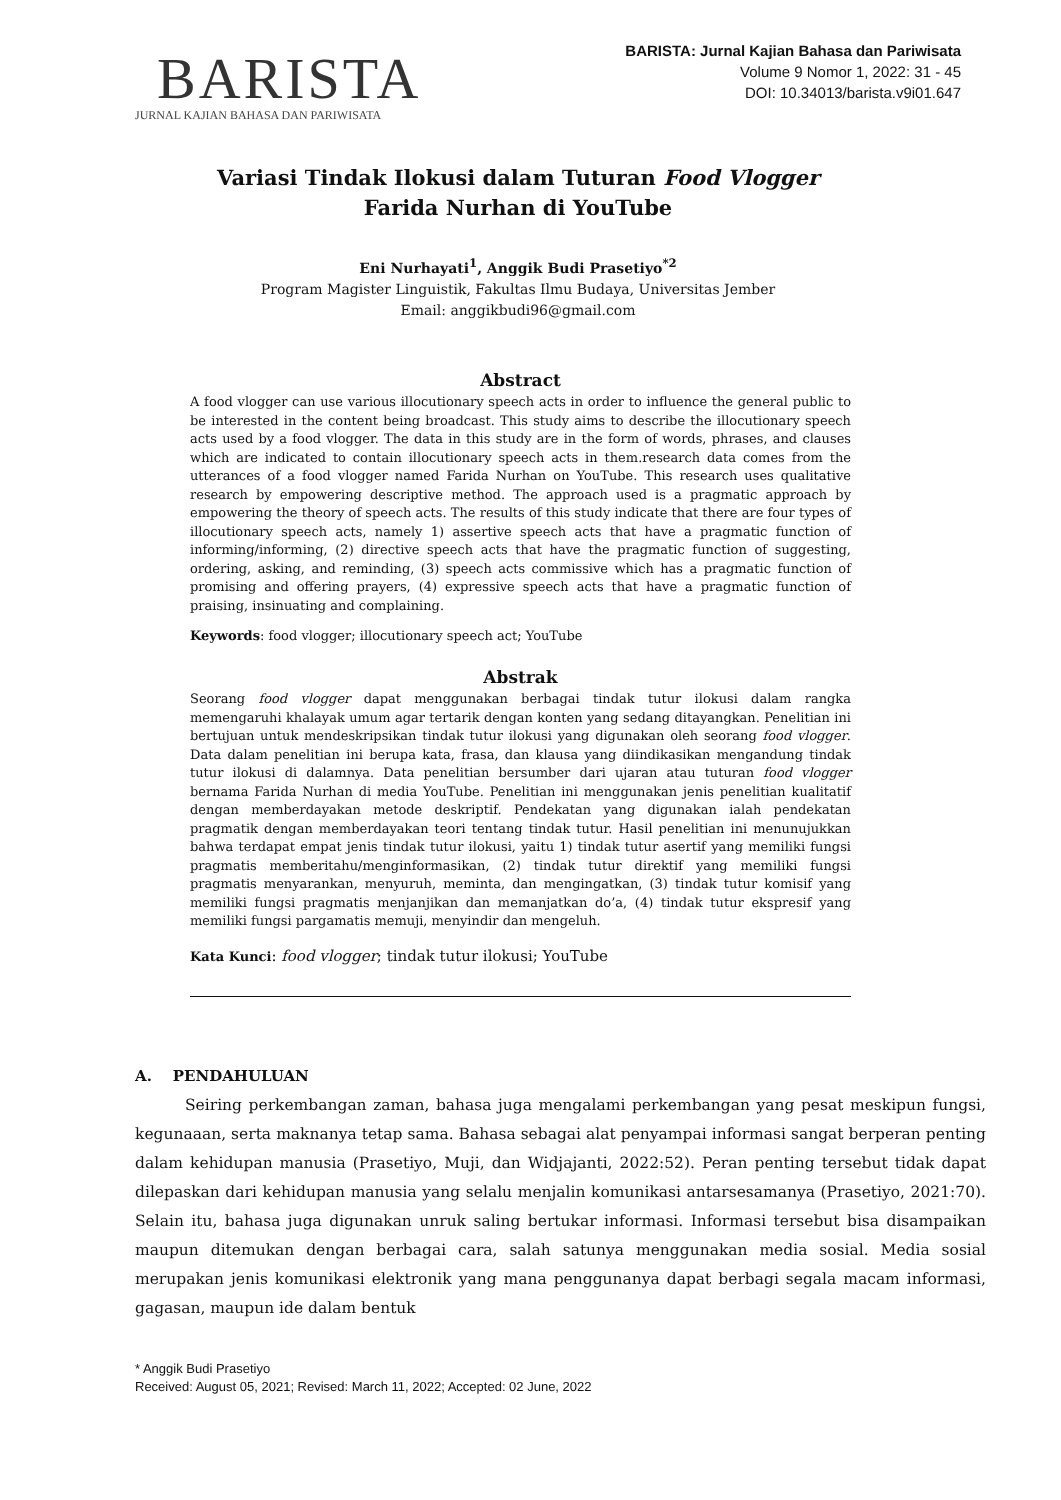BARISTA
JURNAL KAJIAN BAHASA DAN PARIWISATA
BARISTA: Jurnal Kajian Bahasa dan Pariwisata
Volume 9 Nomor 1, 2022: 31 - 45
DOI: 10.34013/barista.v9i01.647
Variasi Tindak Ilokusi dalam Tuturan Food Vlogger
Farida Nurhan di YouTube
Eni Nurhayati<sup>1</sup>, Anggik Budi Prasetiyo<sup>*2</sup>
Program Magister Linguistik, Fakultas Ilmu Budaya, Universitas Jember
Email: anggikbudi96@gmail.com
Abstract
A food vlogger can use various illocutionary speech acts in order to influence the general public to be interested in the content being broadcast. This study aims to describe the illocutionary speech acts used by a food vlogger. The data in this study are in the form of words, phrases, and clauses which are indicated to contain illocutionary speech acts in them.research data comes from the utterances of a food vlogger named Farida Nurhan on YouTube. This research uses qualitative research by empowering descriptive method. The approach used is a pragmatic approach by empowering the theory of speech acts. The results of this study indicate that there are four types of illocutionary speech acts, namely 1) assertive speech acts that have a pragmatic function of informing/informing, (2) directive speech acts that have the pragmatic function of suggesting, ordering, asking, and reminding, (3) speech acts commissive which has a pragmatic function of promising and offering prayers, (4) expressive speech acts that have a pragmatic function of praising, insinuating and complaining.
Keywords: food vlogger; illocutionary speech act; YouTube
Abstrak
Seorang food vlogger dapat menggunakan berbagai tindak tutur ilokusi dalam rangka memengaruhi khalayak umum agar tertarik dengan konten yang sedang ditayangkan. Penelitian ini bertujuan untuk mendeskripsikan tindak tutur ilokusi yang digunakan oleh seorang food vlogger. Data dalam penelitian ini berupa kata, frasa, dan klausa yang diindikasikan mengandung tindak tutur ilokusi di dalamnya. Data penelitian bersumber dari ujaran atau tuturan food vlogger bernama Farida Nurhan di media YouTube. Penelitian ini menggunakan jenis penelitian kualitatif dengan memberdayakan metode deskriptif. Pendekatan yang digunakan ialah pendekatan pragmatik dengan memberdayakan teori tentang tindak tutur. Hasil penelitian ini menunujukkan bahwa terdapat empat jenis tindak tutur ilokusi, yaitu 1) tindak tutur asertif yang memiliki fungsi pragmatis memberitahu/menginformasikan, (2) tindak tutur direktif yang memiliki fungsi pragmatis menyarankan, menyuruh, meminta, dan mengingatkan, (3) tindak tutur komisif yang memiliki fungsi pragmatis menjanjikan dan memanjatkan do’a, (4) tindak tutur ekspresif yang memiliki fungsi pargamatis memuji, menyindir dan mengeluh.
Kata Kunci: food vlogger; tindak tutur ilokusi; YouTube
A. PENDAHULUAN
Seiring perkembangan zaman, bahasa juga mengalami perkembangan yang pesat meskipun fungsi, kegunaaan, serta maknanya tetap sama. Bahasa sebagai alat penyampai informasi sangat berperan penting dalam kehidupan manusia (Prasetiyo, Muji, dan Widjajanti, 2022:52). Peran penting tersebut tidak dapat dilepaskan dari kehidupan manusia yang selalu menjalin komunikasi antarsesamanya (Prasetiyo, 2021:70). Selain itu, bahasa juga digunakan unruk saling bertukar informasi. Informasi tersebut bisa disampaikan maupun ditemukan dengan berbagai cara, salah satunya menggunakan media sosial. Media sosial merupakan jenis komunikasi elektronik yang mana penggunanya dapat berbagi segala macam informasi, gagasan, maupun ide dalam bentuk
* Anggik Budi Prasetiyo
Received: August 05, 2021; Revised: March 11, 2022; Accepted: 02 June, 2022